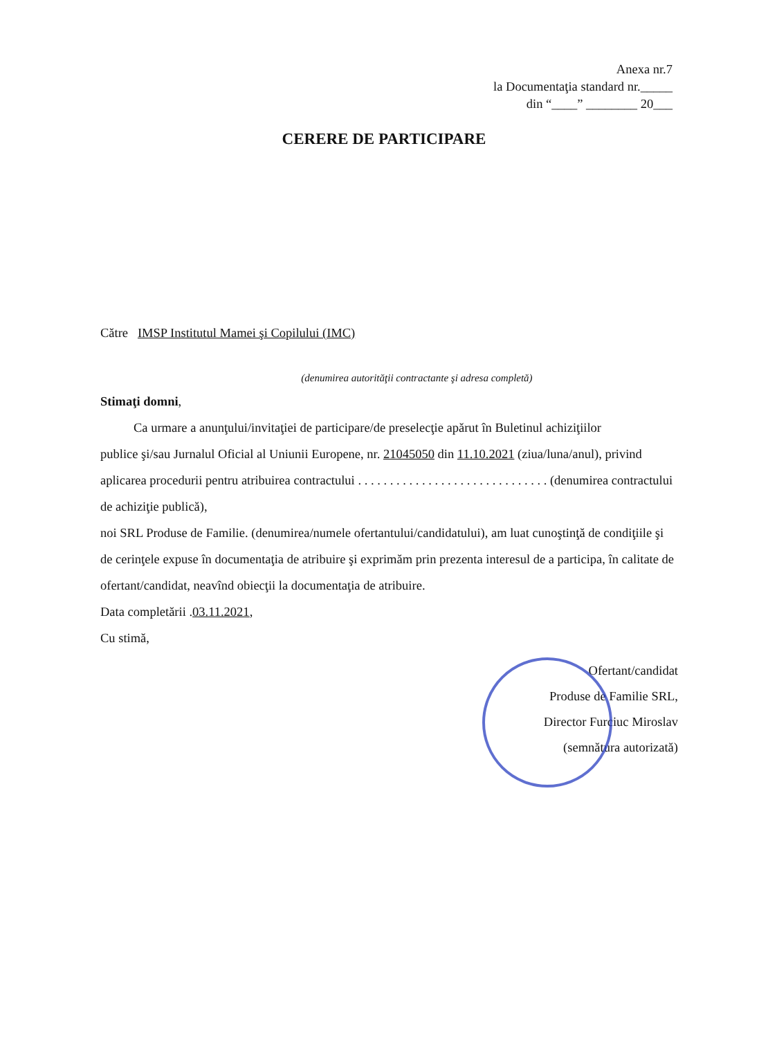Anexa nr.7
la Documentaţia standard nr._____
din “____” ________ 20___
CERERE DE PARTICIPARE
Către IMSP Institutul Mamei şi Copilului (IMC)
(denumirea autorităţii contractante şi adresa completă)
Stimaţi domni,
Ca urmare a anunţului/invitaţiei de participare/de preselecţie apărut în Buletinul achiziţiilor
publice şi/sau Jurnalul Oficial al Uniunii Europene, nr. 21045050 din 11.10.2021 (ziua/luna/anul), privind aplicarea procedurii pentru atribuirea contractului . . . . . . . . . . . . . . . . . . . . . . . . . . . . . . (denumirea contractului de achiziţie publică),
noi SRL Produse de Familie. (denumirea/numele ofertantului/candidatului), am luat cunoştinţă de condiţiile şi de cerinţele expuse în documentaţia de atribuire şi exprimăm prin prezenta interesul de a participa, în calitate de ofertant/candidat, neavînd obiecţii la documentaţia de atribuire.
Data completării .03.11.2021,
Cu stimă,
Ofertant/candidat
Produse de Familie SRL,
Director Furciuc Miroslav
(semnătura autorizată)